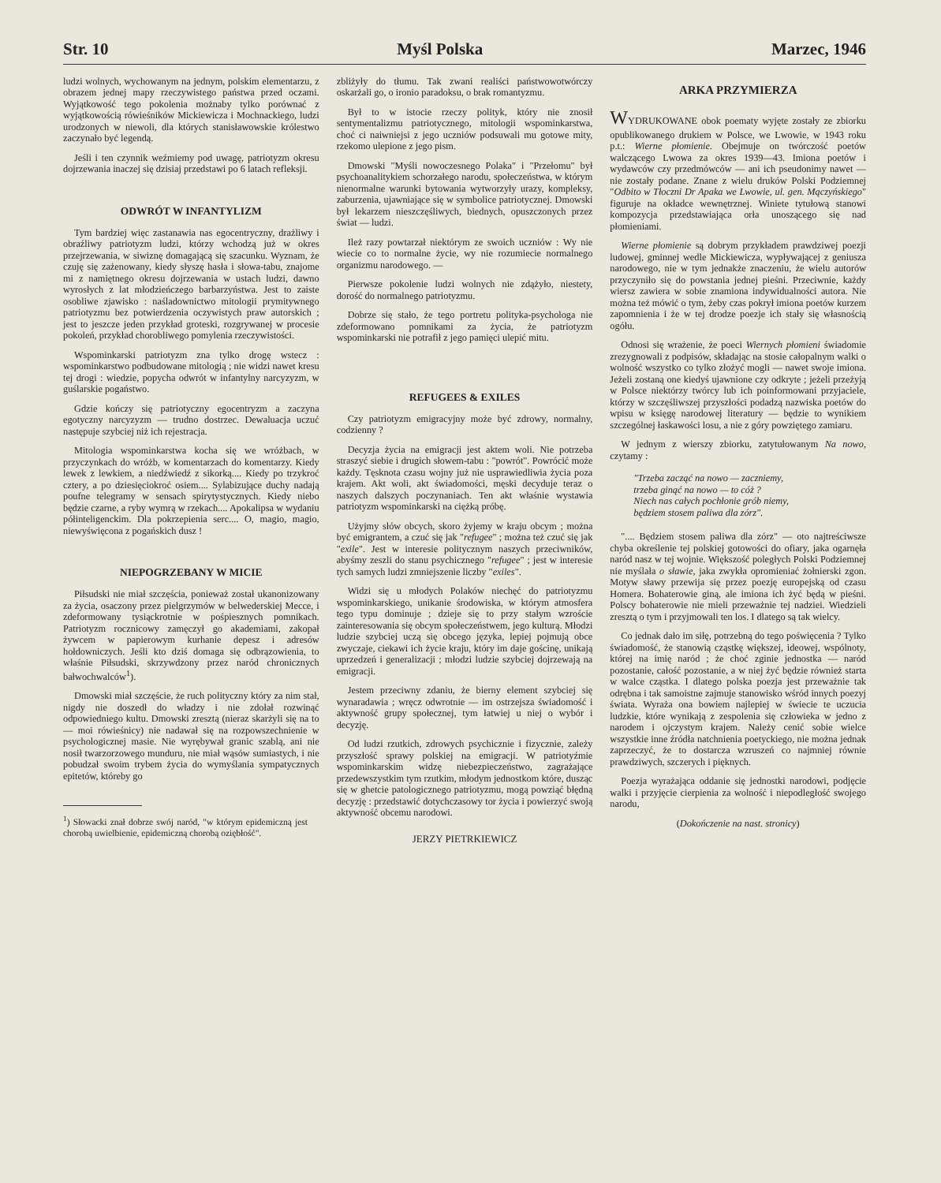Str. 10 Myśl Polska Marzec, 1946
ludzi wolnych, wychowanym na jednym, polskim elementarzu, z obrazem jednej mapy rzeczywistego państwa przed oczami. Wyjątkowość tego pokolenia możnaby tylko porównać z wyjątkowością rówieśników Mickiewicza i Mochnackiego, ludzi urodzonych w niewoli, dla których stanisławowskie królestwo zaczynało być legendą.
Jeśli i ten czynnik weźmiemy pod uwagę, patriotyzm okresu dojrzewania inaczej się dzisiaj przedstawi po 6 latach refleksji.
ODWRÓT W INFANTYLIZM
Tym bardziej więc zastanawia nas egocentryczny, drażliwy i obraźliwy patriotyzm ludzi, którzy wchodzą już w okres przejrzewania, w siwiznę domagającą się szacunku. Wyznam, że czuję się zażenowany, kiedy słyszę hasła i słowa-tabu, znajome mi z namiętnego okresu dojrzewania w ustach ludzi, dawno wyrosłych z lat młodzieńczego barbarzyństwa. Jest to zaiste osobliwe zjawisko : naśladownictwo mitologii prymitywnego patriotyzmu bez potwierdzenia oczywistych praw autorskich ; jest to jeszcze jeden przykład groteski, rozgrywanej w procesie pokoleń, przykład chorobliwego pomylenia rzeczywistości.
Wspominkarski patriotyzm zna tylko drogę wstecz : wspominkarstwo podbudowane mitologią ; nie widzi nawet kresu tej drogi : wiedzie, popycha odwrót w infantylny narcyzyzm, w guślarskie pogaństwo.
Gdzie kończy się patriotyczny egocentryzm a zaczyna egotyczny narcyzyzm — trudno dostrzec. Dewaluacja uczuć następuje szybciej niż ich rejestracja.
Mitologia wspominkarstwa kocha się we wróżbach, w przyczynkach do wróżb, w komentarzach do komentarzy. Kiedy lewek z lewkiem, a niedźwiedź z sikorką.... Kiedy po trzykroć cztery, a po dziesięciokroć osiem.... Sylabizujące duchy nadają poufne telegramy w sensach spirytystycznych. Kiedy niebo będzie czarne, a ryby wymrą w rzekach.... Apokalipsa w wydaniu półinteligenckim. Dla pokrzepienia serc.... O, magio, magio, niewyświęcona z pogańskich dusz !
NIEPOGRZEBANY W MICIE
Piłsudski nie miał szczęścia, ponieważ został ukanonizowany za życia, osaczony przez pielgrzymów w belwederskiej Mecce, i zdeformowany tysiąckrotnie w pośpiesznych pomnikach. Patriotyzm rocznicowy zamęczył go akademiami, zakopał żywcem w papierowym kurhanie depesz i adresów hołdowniczych. Jeśli kto dziś domaga się odbrązowienia, to właśnie Piłsudski, skrzywdzony przez naród chronicznych bałwochwalców<sup>1</sup>).
Dmowski miał szczęście, że ruch polityczny który za nim stał, nigdy nie doszedł do władzy i nie zdołał rozwinąć odpowiedniego kultu. Dmowski zresztą (nieraz skarżyli się na to — moi rówieśnicy) nie nadawał się na rozpowszechnienie w psychologicznej masie. Nie wyrębywał granic szablą, ani nie nosił twarzorzowego munduru, nie miał wąsów sumiastych, i nie pobudzał swoim trybem życia do wymyślania sympatycznych epitetów, któreby go
<sup>1</sup>) Słowacki znał dobrze swój naród, "w którym epidemiczną jest chorobą uwielbienie, epidemiczną chorobą oziębłość".
zbliżyły do tłumu. Tak zwani realiści państwowotwórczy oskarżali go, o ironio paradoksu, o brak romantyzmu.
Był to w istocie rzeczy polityk, który nie znosił sentymentalizmu patriotycznego, mitologii wspominkarstwa, choć ci naiwniejsi z jego uczniów podsuwali mu gotowe mity, rzekomo ulepione z jego pism.
Dmowski "Myśli nowoczesnego Polaka" i "Przełomu" był psychoanalitykiem schorzałego narodu, społeczeństwa, w którym nienormalne warunki bytowania wytworzyły urazy, kompleksy, zaburzenia, ujawniające się w symbolice patriotycznej. Dmowski był lekarzem nieszczęśliwych, biednych, opuszczonych przez świat — ludzi.
Ileż razy powtarzał niektórym ze swoich uczniów : Wy nie wiecie co to normalne życie, wy nie rozumiecie normalnego organizmu narodowego. —
Pierwsze pokolenie ludzi wolnych nie zdążyło, niestety, dorość do normalnego patriotyzmu.
Dobrze się stało, że tego portretu polityka-psychologa nie zdeformowano pomnikami za życia, że patriotyzm wspominkarski nie potrafił z jego pamięci ulepić mitu.
REFUGEES & EXILES
Czy patriotyzm emigracyjny może być zdrowy, normalny, codzienny ?
Decyzja życia na emigracji jest aktem woli. Nie potrzeba straszyć siebie i drugich słowem-tabu : "powrót". Powrócić może każdy. Tęsknota czasu wojny już nie usprawiedliwia życia poza krajem. Akt woli, akt świadomości, męski decyduje teraz o naszych dalszych poczynaniach. Ten akt właśnie wystawia patriotyzm wspominkarski na ciężką próbę.
Użyjmy słów obcych, skoro żyjemy w kraju obcym ; można być emigrantem, a czuć się jak "refugee" ; można też czuć się jak "exile". Jest w interesie politycznym naszych przeciwników, abyśmy zeszli do stanu psychicznego "refugee" ; jest w interesie tych samych ludzi zmniejszenie liczby "exiles".
Widzi się u młodych Polaków niechęć do patriotyzmu wspominkarskiego, unikanie środowiska, w którym atmosfera tego typu dominuje ; dzieje się to przy stałym wzroście zainteresowania się obcym społeczeństwem, jego kulturą. Młodzi ludzie szybciej uczą się obcego języka, lepiej pojmują obce zwyczaje, ciekawi ich życie kraju, który im daje gościnę, unikają uprzedzeń i generalizacji ; młodzi ludzie szybciej dojrzewają na emigracji.
Jestem przeciwny zdaniu, że bierny element szybciej się wynaradawia ; wręcz odwrotnie — im ostrzejsza świadomość i aktywność grupy społecznej, tym łatwiej u niej o wybór i decyzję.
Od ludzi rzutkich, zdrowych psychicznie i fizycznie, zależy przyszłość sprawy polskiej na emigracji. W patriotyźmie wspominkarskim widzę niebezpieczeństwo, zagrażające przedewszystkim tym rzutkim, młodym jednostkom które, dusząc się w ghetcie patologicznego patriotyzmu, mogą powziąć błędną decyzję : przedstawić dotychczasowy tor życia i powierzyć swoją aktywność obcemu narodowi.
JERZY PIETRKIEWICZ
ARKA PRZYMIERZA
WYDRUKOWANE obok poematy wyjęte zostały ze zbiorku opublikowanego drukiem w Polsce, we Lwowie, w 1943 roku p.t.: Wierne płomienie. Obejmuje on twórczość poetów walczącego Lwowa za okres 1939—43. Imiona poetów i wydawców czy przedmówców — ani ich pseudonimy nawet — nie zostały podane. Znane z wielu druków Polski Podziemnej "Odbito w Tłoczni Dr Apaka we Lwowie, ul. gen. Mączyńskiego" figuruje na okładce wewnętrznej. Winiete tytułową stanowi kompozycja przedstawiająca orła unoszącego się nad płomieniami.
Wierne płomienie są dobrym przykładem prawdziwej poezji ludowej, gminnej wedle Mickiewicza, wypływającej z geniusza narodowego, nie w tym jednakże znaczeniu, że wielu autorów przyczyniło się do powstania jednej pieśni. Przeciwnie, każdy wiersz zawiera w sobie znamiona indywidualności autora. Nie można też mówić o tym, żeby czas pokrył imiona poetów kurzem zapomnienia i że w tej drodze poezje ich stały się własnością ogółu.
Odnosi się wrażenie, że poeci Wiernych płomieni świadomie zrezygnowali z podpisów, składając na stosie całopalnym walki o wolność wszystko co tylko złożyć mogli — nawet swoje imiona. Jeżeli zostaną one kiedyś ujawnione czy odkryte ; jeżeli przeżyją w Polsce niektórzy twórcy lub ich poinformowani przyjaciele, którzy w szczęśliwszej przyszłości podadzą nazwiska poetów do wpisu w księgę narodowej literatury — będzie to wynikiem szczególnej łaskawości losu, a nie z góry powziętego zamiaru.
W jednym z wierszy zbiorku, zatytułowanym Na nowo, czytamy :
"Trzeba zacząć na nowo — zaczniemy,
trzeba ginąć na nowo — to cóż ?
Niech nas całych pochłonie grób niemy,
będziem stosem paliwa dla zórz".
".... Będziem stosem paliwa dla zórz" — oto najtreściwsze chyba określenie tej polskiej gotowości do ofiary, jaka ogarnęła naród nasz w tej wojnie. Większość poległych Polski Podziemnej nie myślała o sławie, jaka zwykła opromieniać żołnierski zgon. Motyw sławy przewija się przez poezję europejską od czasu Homera. Bohaterowie giną, ale imiona ich żyć będą w pieśni. Polscy bohaterowie nie mieli przeważnie tej nadziei. Wiedzieli zresztą o tym i przyjmowali ten los. I dlatego są tak wielcy.
Co jednak dało im siłę, potrzebną do tego poświęcenia ? Tylko świadomość, że stanowią cząstkę większej, ideowej, wspólnoty, której na imię naród ; że choć zginie jednostka — naród pozostanie, całość pozostanie, a w niej żyć będzie również starta w walce cząstka. I dlatego polska poezja jest przeważnie tak odrębna i tak samoistne zajmuje stanowisko wśród innych poezyj świata. Wyraża ona bowiem najlepiej w świecie te uczucia ludzkie, które wynikają z zespolenia się człowieka w jedno z narodem i ojczystym krajem. Należy cenić sobie wielce wszystkie inne źródła natchnienia poetyckiego, nie można jednak zaprzeczyć, że to dostarcza wzruszeń co najmniej równie prawdziwych, szczerych i pięknych.
Poezja wyrażająca oddanie się jednostki narodowi, podjęcie walki i przyjęcie cierpienia za wolność i niepodległość swojego narodu,
(Dokończenie na nast. stronicy)